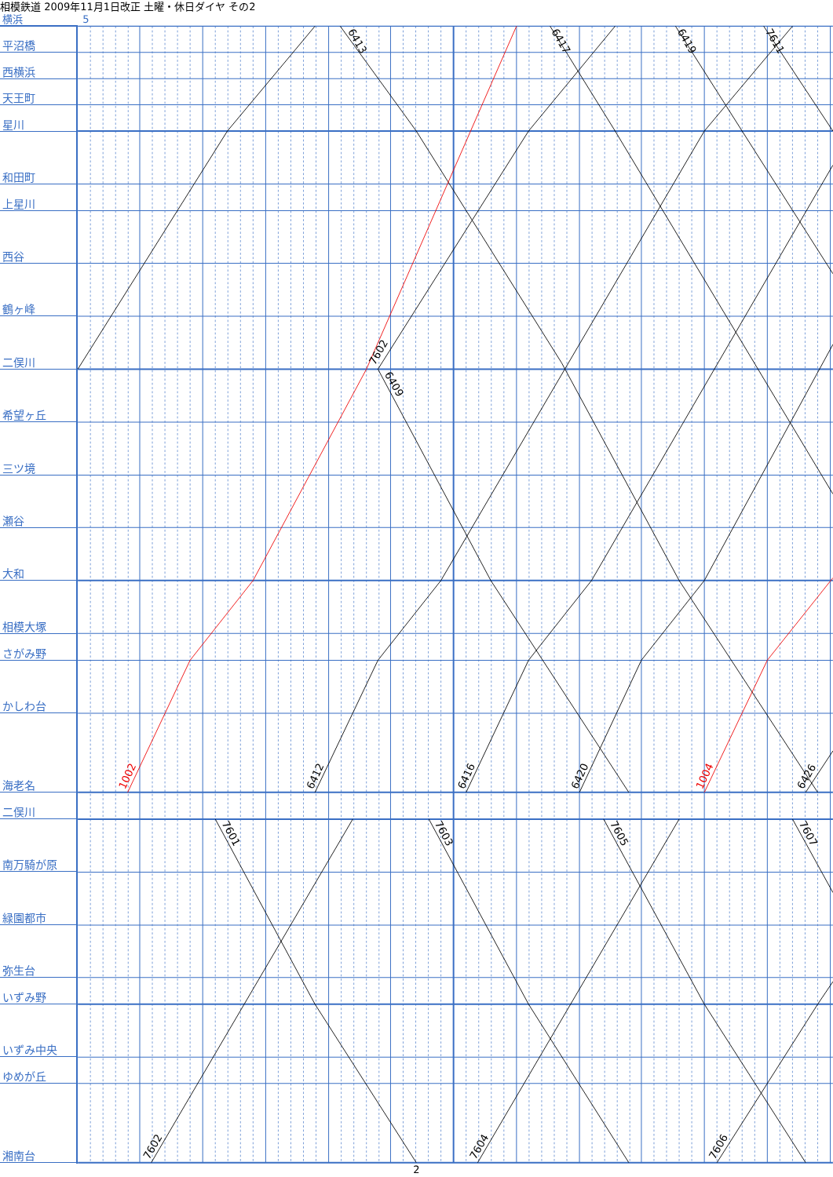相模鉄道 2009年11月1日改正 土曜・休日ダイヤ その2
横浜 5
平沼橋
西横浜
天王町
星川
和田町
上星川
西谷
鶴ヶ峰
二俣川
希望ヶ丘
三ツ境
瀬谷
大和
相模大塚
さがみ野
かしわ台
海老名
二俣川
南万騎が原
緑園都市
弥生台
いずみ野
いずみ中央
ゆめが丘
湘南台
6413
6417
6419
7611
7602
6409
1002
6412
6416
6420
1004
6426
7601
7603
7605
7607
7602
7604
7606
2